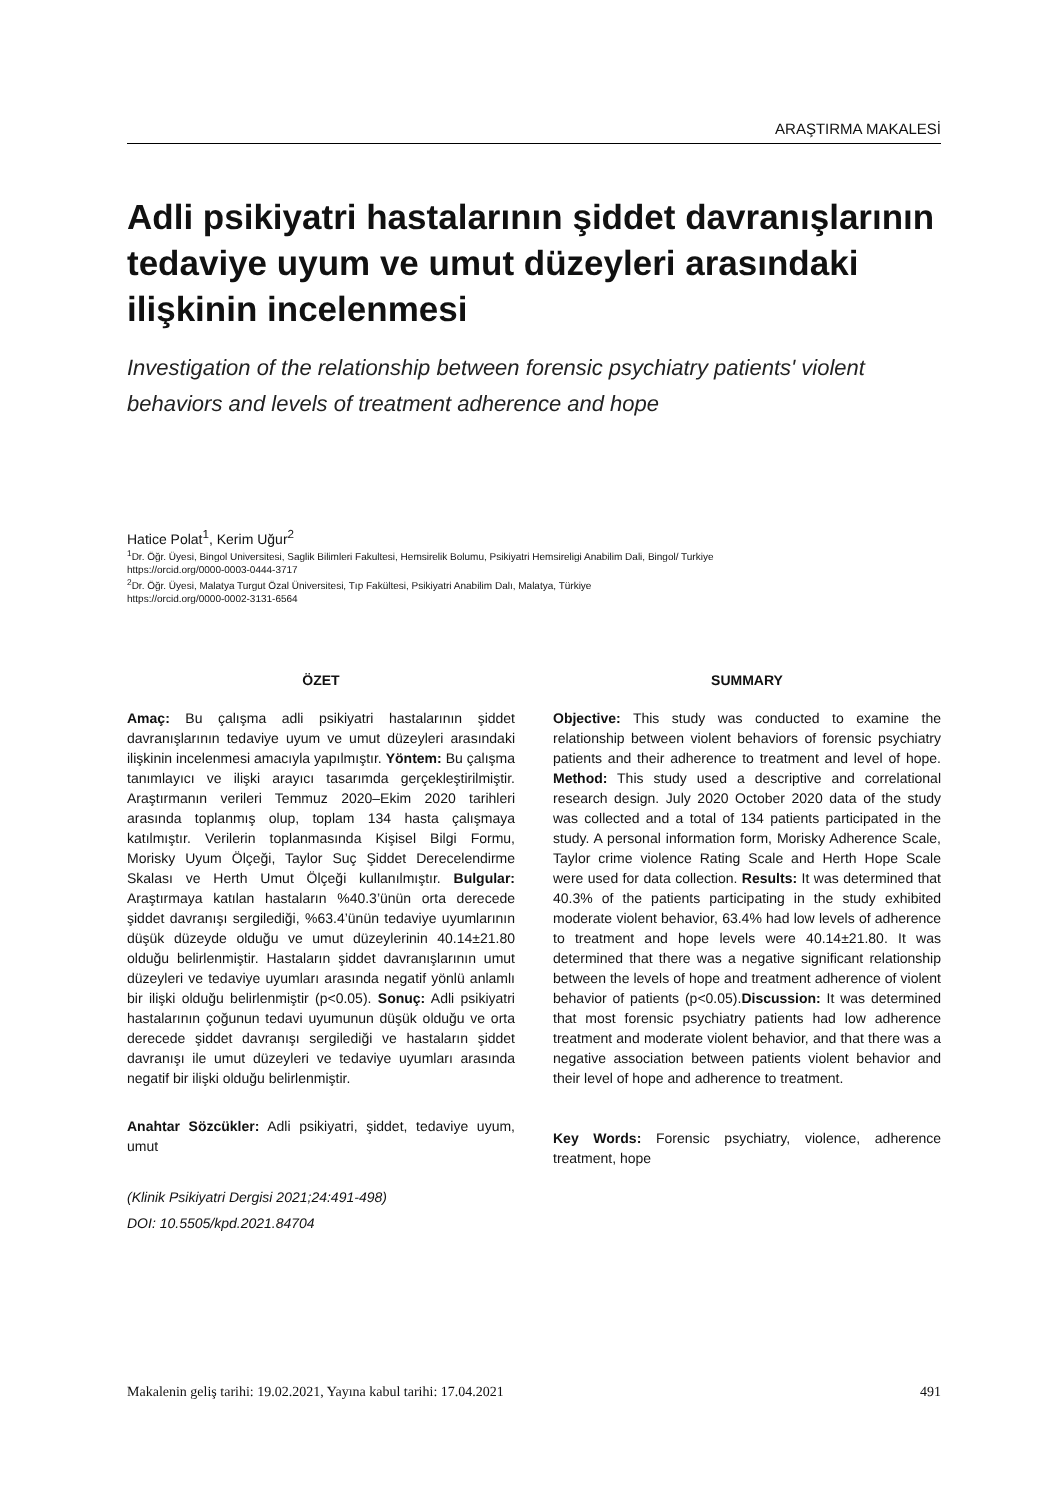ARAŞTIRMA MAKALESİ
Adli psikiyatri hastalarının şiddet davranışlarının tedaviye uyum ve umut düzeyleri arasındaki ilişkinin incelenmesi
Investigation of the relationship between forensic psychiatry patients' violent behaviors and levels of treatment adherence and hope
Hatice Polat<sup>1</sup>, Kerim Uğur<sup>2</sup>
<sup>1</sup> Dr. Öğr. Üyesi, Bingol Universitesi, Saglik Bilimleri Fakultesi, Hemsirelik Bolumu, Psikiyatri Hemsireligi Anabilim Dali, Bingol/ Turkiye
https://orcid.org/0000-0003-0444-3717
<sup>2</sup> Dr. Öğr. Üyesi, Malatya Turgut Özal Üniversitesi, Tıp Fakültesi, Psikiyatri Anabilim Dalı, Malatya, Türkiye
https://orcid.org/0000-0002-3131-6564
ÖZET
Amaç: Bu çalışma adli psikiyatri hastalarının şiddet davranışlarının tedaviye uyum ve umut düzeyleri arasındaki ilişkinin incelenmesi amacıyla yapılmıştır. Yöntem: Bu çalışma tanımlayıcı ve ilişki arayıcı tasarımda gerçekleştirilmiştir. Araştırmanın verileri Temmuz 2020–Ekim 2020 tarihleri arasında toplanmış olup, toplam 134 hasta çalışmaya katılmıştır. Verilerin toplanmasında Kişisel Bilgi Formu, Morisky Uyum Ölçeği, Taylor Suç Şiddet Derecelendirme Skalası ve Herth Umut Ölçeği kullanılmıştır. Bulgular: Araştırmaya katılan hastaların %40.3’ünün orta derecede şiddet davranışı sergilediği, %63.4’ünün tedaviye uyumlarının düşük düzeyde olduğu ve umut düzeylerinin 40.14±21.80 olduğu belirlenmiştir. Hastaların şiddet davranışlarının umut düzeyleri ve tedaviye uyumları arasında negatif yönlü anlamlı bir ilişki olduğu belirlenmiştir (p<0.05). Sonuç: Adli psikiyatri hastalarının çoğunun tedavi uyumunun düşük olduğu ve orta derecede şiddet davranışı sergilediği ve hastaların şiddet davranışı ile umut düzeyleri ve tedaviye uyumları arasında negatif bir ilişki olduğu belirlenmiştir.
Anahtar Sözcükler: Adli psikiyatri, şiddet, tedaviye uyum, umut
(Klinik Psikiyatri Dergisi 2021;24:491-498)
DOI: 10.5505/kpd.2021.84704
SUMMARY
Objective: This study was conducted to examine the relationship between violent behaviors of forensic psychiatry patients and their adherence to treatment and level of hope. Method: This study used a descriptive and correlational research design. July 2020 October 2020 data of the study was collected and a total of 134 patients participated in the study. A personal information form, Morisky Adherence Scale, Taylor crime violence Rating Scale and Herth Hope Scale were used for data collection. Results: It was determined that 40.3% of the patients participating in the study exhibited moderate violent behavior, 63.4% had low levels of adherence to treatment and hope levels were 40.14±21.80. It was determined that there was a negative significant relationship between the levels of hope and treatment adherence of violent behavior of patients (p<0.05).Discussion: It was determined that most forensic psychiatry patients had low adherence treatment and moderate violent behavior, and that there was a negative association between patients violent behavior and their level of hope and adherence to treatment.
Key Words: Forensic psychiatry, violence, adherence treatment, hope
Makalenin geliş tarihi: 19.02.2021, Yayına kabul tarihi: 17.04.2021 491